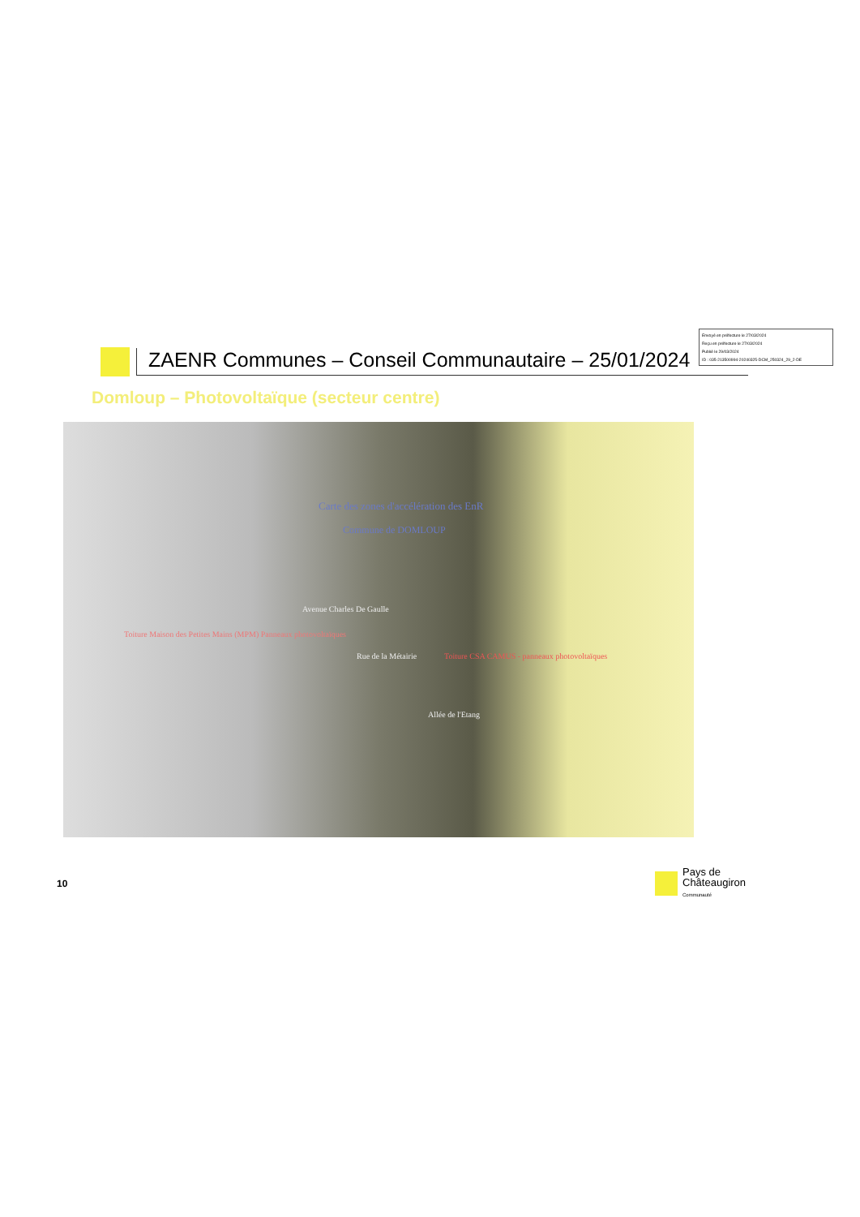Envoyé en préfecture le 27/03/2024
Reçu en préfecture le 27/03/2024
Publié le 29/03/2024
ID : 035-213500994-20240325-DCM_250324_29_2-DE
ZAENR Communes – Conseil Communautaire – 25/01/2024
Domloup – Photovoltaïque (secteur centre)
Carte des zones d'accélération des EnR
Commune de DOMLOUP
Avenue Charles De Gaulle
Toiture Maison des Petites Mains (MPM) Panneaux photovoltaïques
Rue de la Métairie
Toiture CSA CAMUS - panneaux photovoltaïques
Allée de l'Etang
10
Pays de
Châteaugiron
Communauté